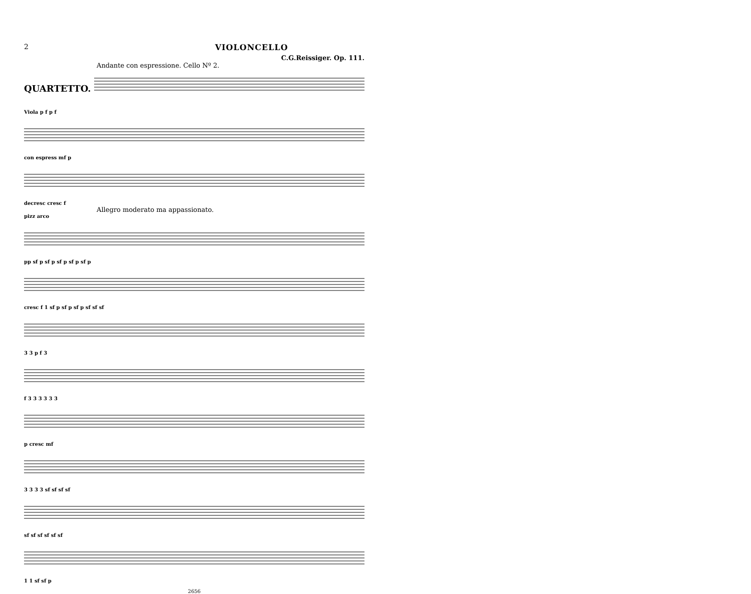2 VIOLONCELLO
C.G.Reissiger. Op. 111.
Andante con espressione. Cello Nº 2.
QUARTETTO.
Viola p f p f
con espress mf p
decresc cresc f
Allegro moderato ma appassionato.
pizz arco
pp sf p sf p sf p sf p sf p
cresc f 1 sf p sf p sf p sf sf sf
3 3 p f 3
f 3 3 3 3 3 3
p cresc mf
3 3 3 3 sf sf sf sf
sf sf sf sf sf sf
1 1 sf sf p
2656